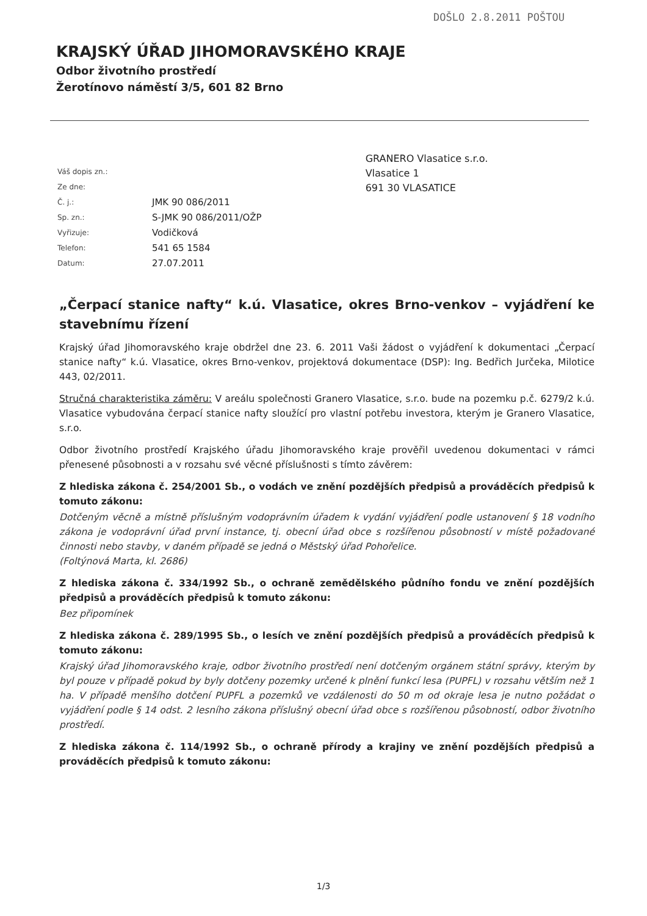DOŠLO 2.8.2011 POŠTOU
KRAJSKÝ ÚŘAD JIHOMORAVSKÉHO KRAJE
Odbor životního prostředí
Žerotínovo náměstí 3/5, 601 82 Brno
| Váš dopis zn.: | |
| Ze dne: | |
| Č. j.: | JMK 90 086/2011 |
| Sp. zn.: | S-JMK 90 086/2011/OŽP |
| Vyřizuje: | Vodičková |
| Telefon: | 541 65 1584 |
| Datum: | 27.07.2011 |
GRANERO Vlasatice s.r.o.
Vlasatice 1
691 30 VLASATICE
„Čerpací stanice nafty“ k.ú. Vlasatice, okres Brno-venkov – vyjádření ke stavebnímu řízení
Krajský úřad Jihomoravského kraje obdržel dne 23. 6. 2011 Vaši žádost o vyjádření k dokumentaci „Čerpací stanice nafty“ k.ú. Vlasatice, okres Brno-venkov, projektová dokumentace (DSP): Ing. Bedřich Jurčeka, Milotice 443, 02/2011.
Stručná charakteristika záměru: V areálu společnosti Granero Vlasatice, s.r.o. bude na pozemku p.č. 6279/2 k.ú. Vlasatice vybudována čerpací stanice nafty sloužící pro vlastní potřebu investora, kterým je Granero Vlasatice, s.r.o.
Odbor životního prostředí Krajského úřadu Jihomoravského kraje prověřil uvedenou dokumentaci v rámci přenesené působnosti a v rozsahu své věcné příslušnosti s tímto závěrem:
Z hlediska zákona č. 254/2001 Sb., o vodách ve znění pozdějších předpisů a prováděcích předpisů k tomuto zákonu:
Dotčeným věcně a místně příslušným vodoprávním úřadem k vydání vyjádření podle ustanovení § 18 vodního zákona je vodoprávní úřad první instance, tj. obecní úřad obce s rozšířenou působností v místě požadované činnosti nebo stavby, v daném případě se jedná o Městský úřad Pohořelice.
(Foltýnová Marta, kl. 2686)
Z hlediska zákona č. 334/1992 Sb., o ochraně zemědělského půdního fondu ve znění pozdějších předpisů a prováděcích předpisů k tomuto zákonu:
Bez připomínek
Z hlediska zákona č. 289/1995 Sb., o lesích ve znění pozdějších předpisů a prováděcích předpisů k tomuto zákonu:
Krajský úřad Jihomoravského kraje, odbor životního prostředí není dotčeným orgánem státní správy, kterým by byl pouze v případě pokud by byly dotčeny pozemky určené k plnění funkcí lesa (PUPFL) v rozsahu větším než 1 ha. V případě menšího dotčení PUPFL a pozemků ve vzdálenosti do 50 m od okraje lesa je nutno požádat o vyjádření podle § 14 odst. 2 lesního zákona příslušný obecní úřad obce s rozšířenou působností, odbor životního prostředí.
Z hlediska zákona č. 114/1992 Sb., o ochraně přírody a krajiny ve znění pozdějších předpisů a prováděcích předpisů k tomuto zákonu:
1/3